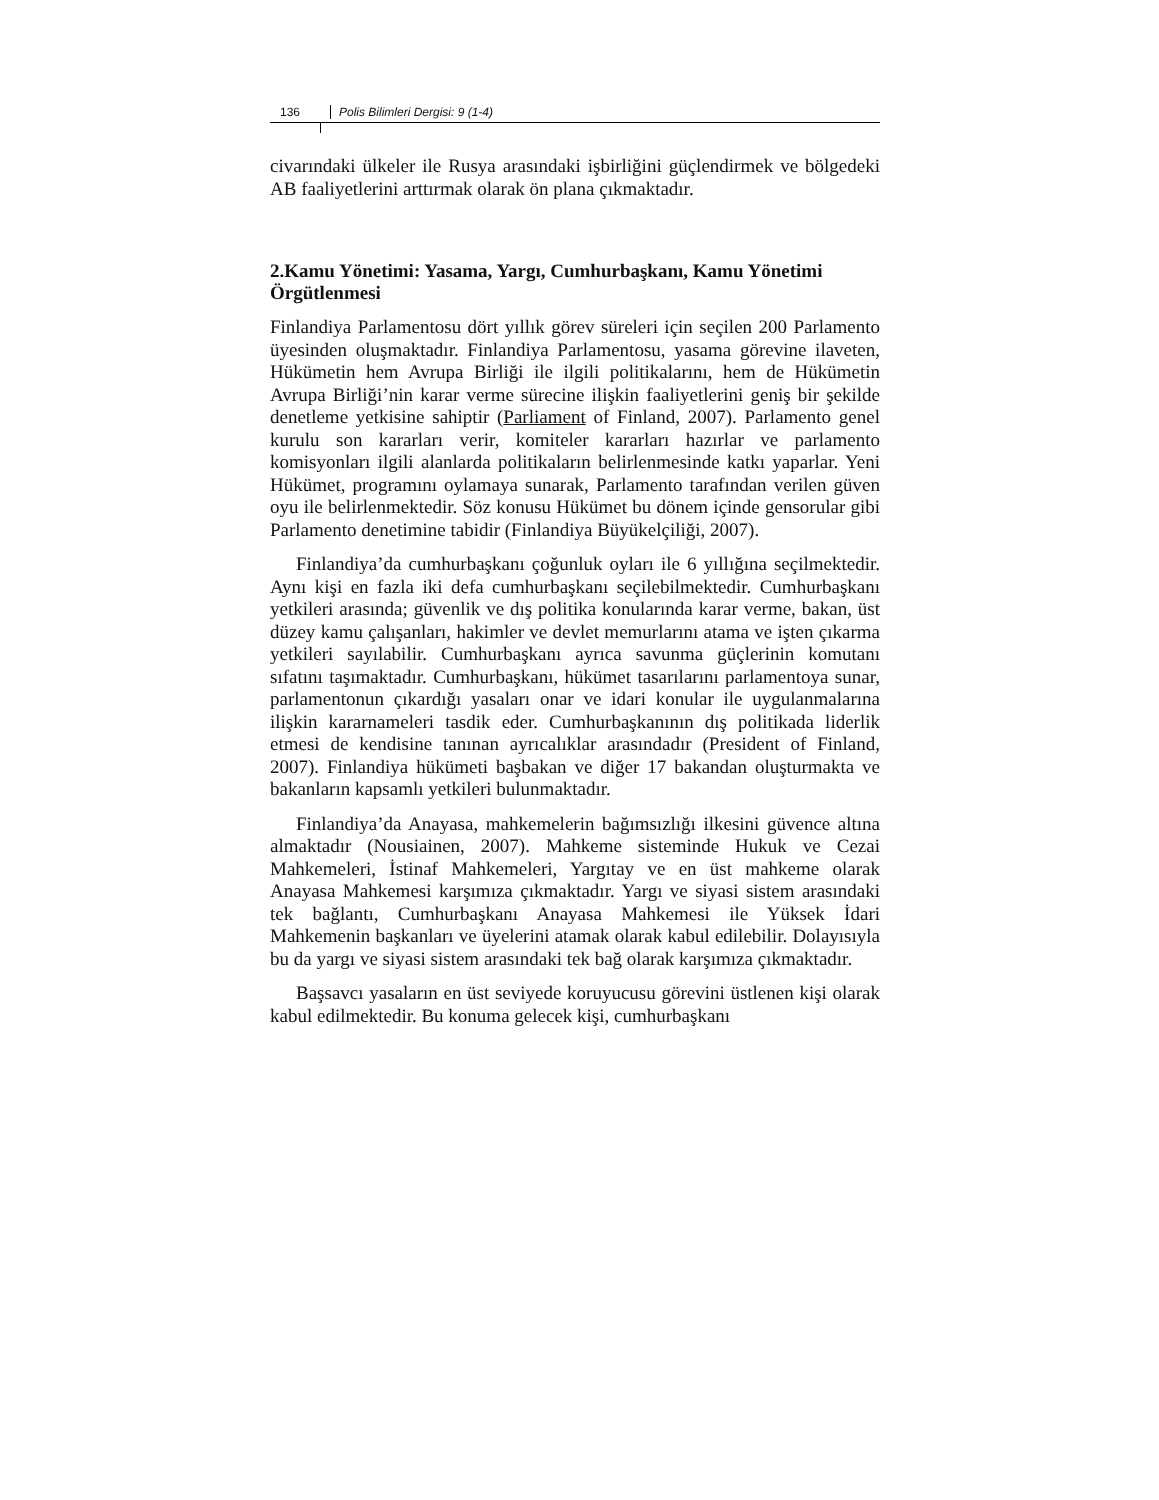136 Polis Bilimleri Dergisi: 9 (1-4)
civarındaki ülkeler ile Rusya arasındaki işbirliğini güçlendirmek ve bölgedeki AB faaliyetlerini arttırmak olarak ön plana çıkmaktadır.
2.Kamu Yönetimi: Yasama, Yargı, Cumhurbaşkanı, Kamu Yönetimi Örgütlenmesi
Finlandiya Parlamentosu dört yıllık görev süreleri için seçilen 200 Parlamento üyesinden oluşmaktadır. Finlandiya Parlamentosu, yasama görevine ilaveten, Hükümetin hem Avrupa Birliği ile ilgili politikalarını, hem de Hükümetin Avrupa Birliği’nin karar verme sürecine ilişkin faaliyetlerini geniş bir şekilde denetleme yetkisine sahiptir (Parliament of Finland, 2007). Parlamento genel kurulu son kararları verir, komiteler kararları hazırlar ve parlamento komisyonları ilgili alanlarda politikaların belirlenmesinde katkı yaparlar. Yeni Hükümet, programını oylamaya sunarak, Parlamento tarafından verilen güven oyu ile belirlenmektedir. Söz konusu Hükümet bu dönem içinde gensorular gibi Parlamento denetimine tabidir (Finlandiya Büyükelçiliği, 2007).
Finlandiya’da cumhurbaşkanı çoğunluk oyları ile 6 yıllığına seçilmektedir. Aynı kişi en fazla iki defa cumhurbaşkanı seçilebilmektedir. Cumhurbaşkanı yetkileri arasında; güvenlik ve dış politika konularında karar verme, bakan, üst düzey kamu çalışanları, hakimler ve devlet memurlarını atama ve işten çıkarma yetkileri sayılabilir. Cumhurbaşkanı ayrıca savunma güçlerinin komutanı sıfatını taşımaktadır. Cumhurbaşkanı, hükümet tasarılarını parlamentoya sunar, parlamentonun çıkardığı yasaları onar ve idari konular ile uygulanmalarına ilişkin kararnameleri tasdik eder. Cumhurbaşkanının dış politikada liderlik etmesi de kendisine tanınan ayrıcalıklar arasındadır (President of Finland, 2007). Finlandiya hükümeti başbakan ve diğer 17 bakandan oluşturmakta ve bakanların kapsamlı yetkileri bulunmaktadır.
Finlandiya’da Anayasa, mahkemelerin bağımsızlığı ilkesini güvence altına almaktadır (Nousiainen, 2007). Mahkeme sisteminde Hukuk ve Cezai Mahkemeleri, İstinaf Mahkemeleri, Yargıtay ve en üst mahkeme olarak Anayasa Mahkemesi karşımıza çıkmaktadır. Yargı ve siyasi sistem arasındaki tek bağlantı, Cumhurbaşkanı Anayasa Mahkemesi ile Yüksek İdari Mahkemenin başkanları ve üyelerini atamak olarak kabul edilebilir. Dolayısıyla bu da yargı ve siyasi sistem arasındaki tek bağ olarak karşımıza çıkmaktadır.
Başsavcı yasaların en üst seviyede koruyucusu görevini üstlenen kişi olarak kabul edilmektedir. Bu konuma gelecek kişi, cumhurbaşkanı